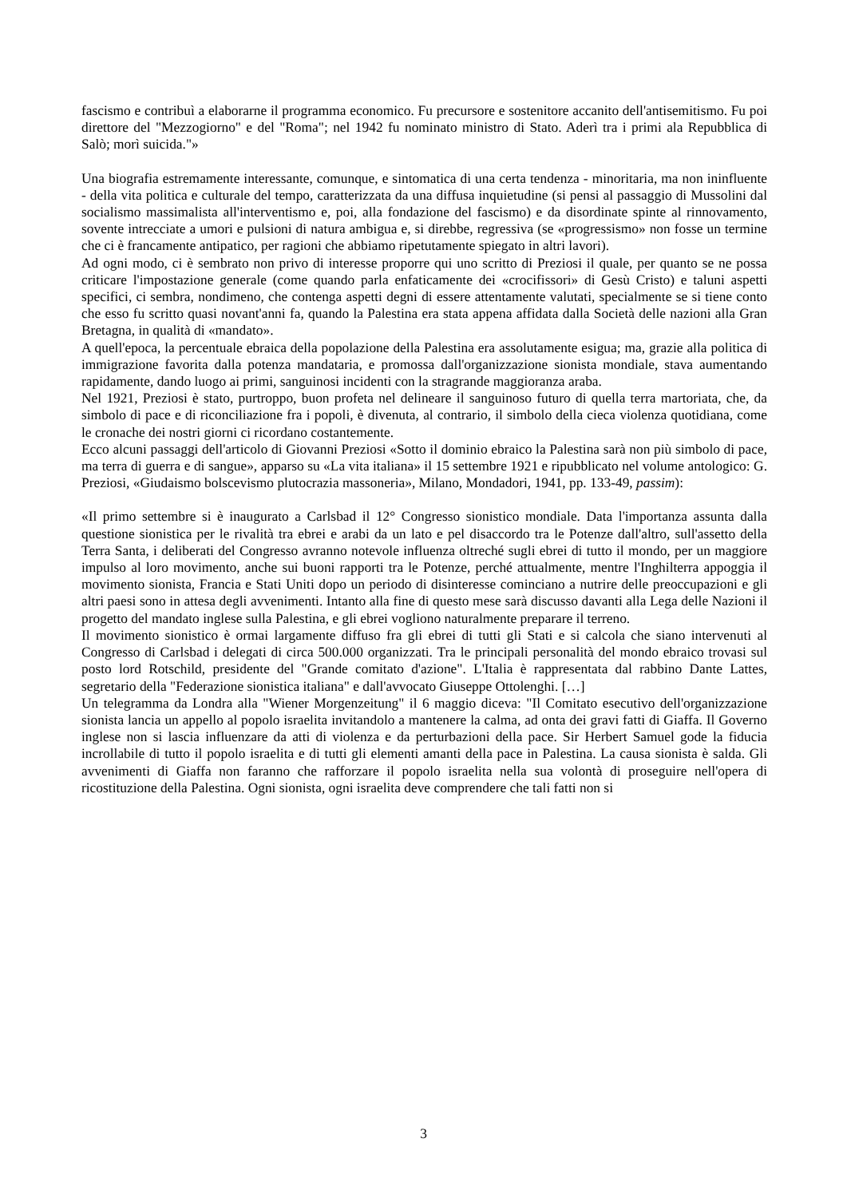fascismo e contribuì a elaborarne il programma economico. Fu precursore e sostenitore accanito dell'antisemitismo. Fu poi direttore del "Mezzogiorno" e del "Roma"; nel 1942 fu nominato ministro di Stato. Aderì tra i primi ala Repubblica di Salò; morì suicida."»
Una biografia estremamente interessante, comunque, e sintomatica di una certa tendenza - minoritaria, ma non ininfluente - della vita politica e culturale del tempo, caratterizzata da una diffusa inquietudine (si pensi al passaggio di Mussolini dal socialismo massimalista all'interventismo e, poi, alla fondazione del fascismo) e da disordinate spinte al rinnovamento, sovente intrecciate a umori e pulsioni di natura ambigua e, si direbbe, regressiva (se «progressismo» non fosse un termine che ci è francamente antipatico, per ragioni che abbiamo ripetutamente spiegato in altri lavori).
Ad ogni modo, ci è sembrato non privo di interesse proporre qui uno scritto di Preziosi il quale, per quanto se ne possa criticare l'impostazione generale (come quando parla enfaticamente dei «crocifissori» di Gesù Cristo) e taluni aspetti specifici, ci sembra, nondimeno, che contenga aspetti degni di essere attentamente valutati, specialmente se si tiene conto che esso fu scritto quasi novant'anni fa, quando la Palestina era stata appena affidata dalla Società delle nazioni alla Gran Bretagna, in qualità di «mandato».
A quell'epoca, la percentuale ebraica della popolazione della Palestina era assolutamente esigua; ma, grazie alla politica di immigrazione favorita dalla potenza mandataria, e promossa dall'organizzazione sionista mondiale, stava aumentando rapidamente, dando luogo ai primi, sanguinosi incidenti con la stragrande maggioranza araba.
Nel 1921, Preziosi è stato, purtroppo, buon profeta nel delineare il sanguinoso futuro di quella terra martoriata, che, da simbolo di pace e di riconciliazione fra i popoli, è divenuta, al contrario, il simbolo della cieca violenza quotidiana, come le cronache dei nostri giorni ci ricordano costantemente.
Ecco alcuni passaggi dell'articolo di Giovanni Preziosi «Sotto il dominio ebraico la Palestina sarà non più simbolo di pace, ma terra di guerra e di sangue», apparso su «La vita italiana» il 15 settembre 1921 e ripubblicato nel volume antologico: G. Preziosi, «Giudaismo bolscevismo plutocrazia massoneria», Milano, Mondadori, 1941, pp. 133-49, passim):
«Il primo settembre si è inaugurato a Carlsbad il 12° Congresso sionistico mondiale. Data l'importanza assunta dalla questione sionistica per le rivalità tra ebrei e arabi da un lato e pel disaccordo tra le Potenze dall'altro, sull'assetto della Terra Santa, i deliberati del Congresso avranno notevole influenza oltreché sugli ebrei di tutto il mondo, per un maggiore impulso al loro movimento, anche sui buoni rapporti tra le Potenze, perché attualmente, mentre l'Inghilterra appoggia il movimento sionista, Francia e Stati Uniti dopo un periodo di disinteresse cominciano a nutrire delle preoccupazioni e gli altri paesi sono in attesa degli avvenimenti. Intanto alla fine di questo mese sarà discusso davanti alla Lega delle Nazioni il progetto del mandato inglese sulla Palestina, e gli ebrei vogliono naturalmente preparare il terreno.
Il movimento sionistico è ormai largamente diffuso fra gli ebrei di tutti gli Stati e si calcola che siano intervenuti al Congresso di Carlsbad i delegati di circa 500.000 organizzati. Tra le principali personalità del mondo ebraico trovasi sul posto lord Rotschild, presidente del "Grande comitato d'azione". L'Italia è rappresentata dal rabbino Dante Lattes, segretario della "Federazione sionistica italiana" e dall'avvocato Giuseppe Ottolenghi. […]
Un telegramma da Londra alla "Wiener Morgenzeitung" il 6 maggio diceva: "Il Comitato esecutivo dell'organizzazione sionista lancia un appello al popolo israelita invitandolo a mantenere la calma, ad onta dei gravi fatti di Giaffa. Il Governo inglese non si lascia influenzare da atti di violenza e da perturbazioni della pace. Sir Herbert Samuel gode la fiducia incrollabile di tutto il popolo israelita e di tutti gli elementi amanti della pace in Palestina. La causa sionista è salda. Gli avvenimenti di Giaffa non faranno che rafforzare il popolo israelita nella sua volontà di proseguire nell'opera di ricostituzione della Palestina. Ogni sionista, ogni israelita deve comprendere che tali fatti non si
3